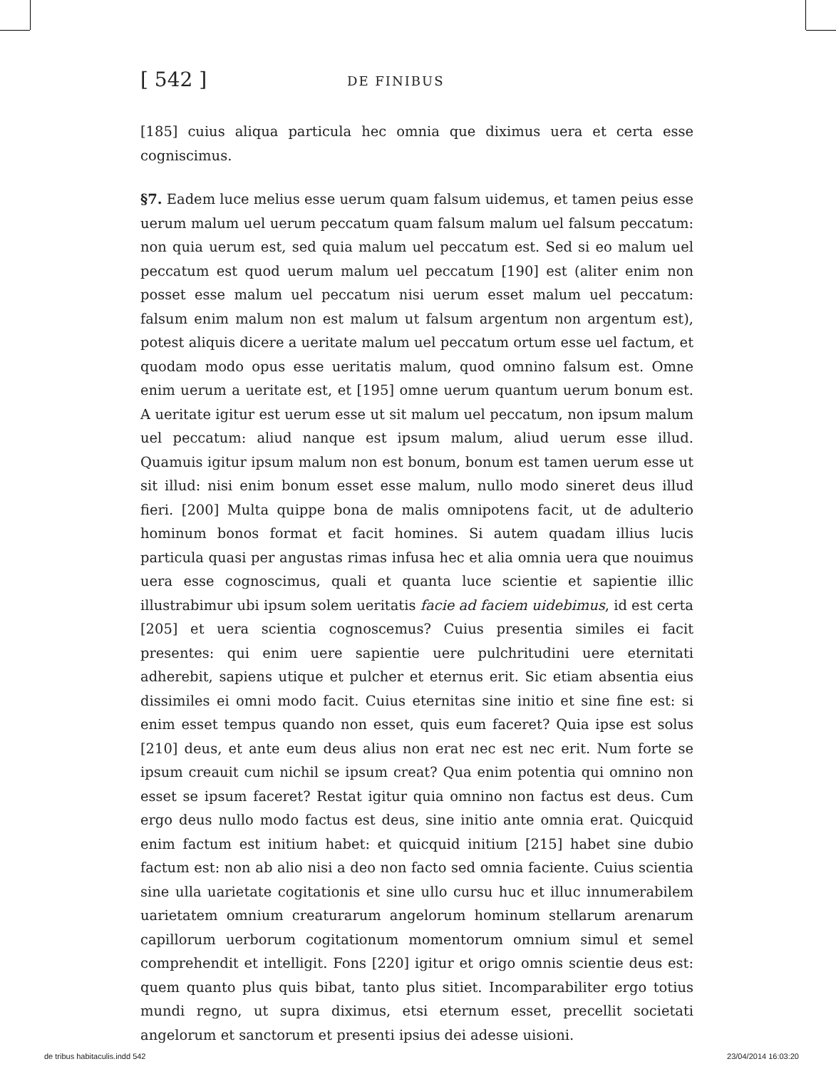[ 542 ]
DE FINIBUS
[185] cuius aliqua particula hec omnia que diximus uera et certa esse cogniscimus.
§7. Eadem luce melius esse uerum quam falsum uidemus, et tamen peius esse uerum malum uel uerum peccatum quam falsum malum uel falsum peccatum: non quia uerum est, sed quia malum uel peccatum est. Sed si eo malum uel peccatum est quod uerum malum uel peccatum [190] est (aliter enim non posset esse malum uel peccatum nisi uerum esset malum uel peccatum: falsum enim malum non est malum ut falsum argentum non argentum est), potest aliquis dicere a ueritate malum uel peccatum ortum esse uel factum, et quodam modo opus esse ueritatis malum, quod omnino falsum est. Omne enim uerum a ueritate est, et [195] omne uerum quantum uerum bonum est. A ueritate igitur est uerum esse ut sit malum uel peccatum, non ipsum malum uel peccatum: aliud nanque est ipsum malum, aliud uerum esse illud. Quamuis igitur ipsum malum non est bonum, bonum est tamen uerum esse ut sit illud: nisi enim bonum esset esse malum, nullo modo sineret deus illud fieri. [200] Multa quippe bona de malis omnipotens facit, ut de adulterio hominum bonos format et facit homines. Si autem quadam illius lucis particula quasi per angustas rimas infusa hec et alia omnia uera que nouimus uera esse cognoscimus, quali et quanta luce scientie et sapientie illic illustrabimur ubi ipsum solem ueritatis facie ad faciem uidebimus, id est certa [205] et uera scientia cognoscemus? Cuius presentia similes ei facit presentes: qui enim uere sapientie uere pulchritudini uere eternitati adherebit, sapiens utique et pulcher et eternus erit. Sic etiam absentia eius dissimiles ei omni modo facit. Cuius eternitas sine initio et sine fine est: si enim esset tempus quando non esset, quis eum faceret? Quia ipse est solus [210] deus, et ante eum deus alius non erat nec est nec erit. Num forte se ipsum creauit cum nichil se ipsum creat? Qua enim potentia qui omnino non esset se ipsum faceret? Restat igitur quia omnino non factus est deus. Cum ergo deus nullo modo factus est deus, sine initio ante omnia erat. Quicquid enim factum est initium habet: et quicquid initium [215] habet sine dubio factum est: non ab alio nisi a deo non facto sed omnia faciente. Cuius scientia sine ulla uarietate cogitationis et sine ullo cursu huc et illuc innumerabilem uarietatem omnium creaturarum angelorum hominum stellarum arenarum capillorum uerborum cogitationum momentorum omnium simul et semel comprehendit et intelligit. Fons [220] igitur et origo omnis scientie deus est: quem quanto plus quis bibat, tanto plus sitiet. Incomparabiliter ergo totius mundi regno, ut supra diximus, etsi eternum esset, precellit societati angelorum et sanctorum et presenti ipsius dei adesse uisioni.
de tribus habitaculis.indd 542 23/04/2014 16:03:20